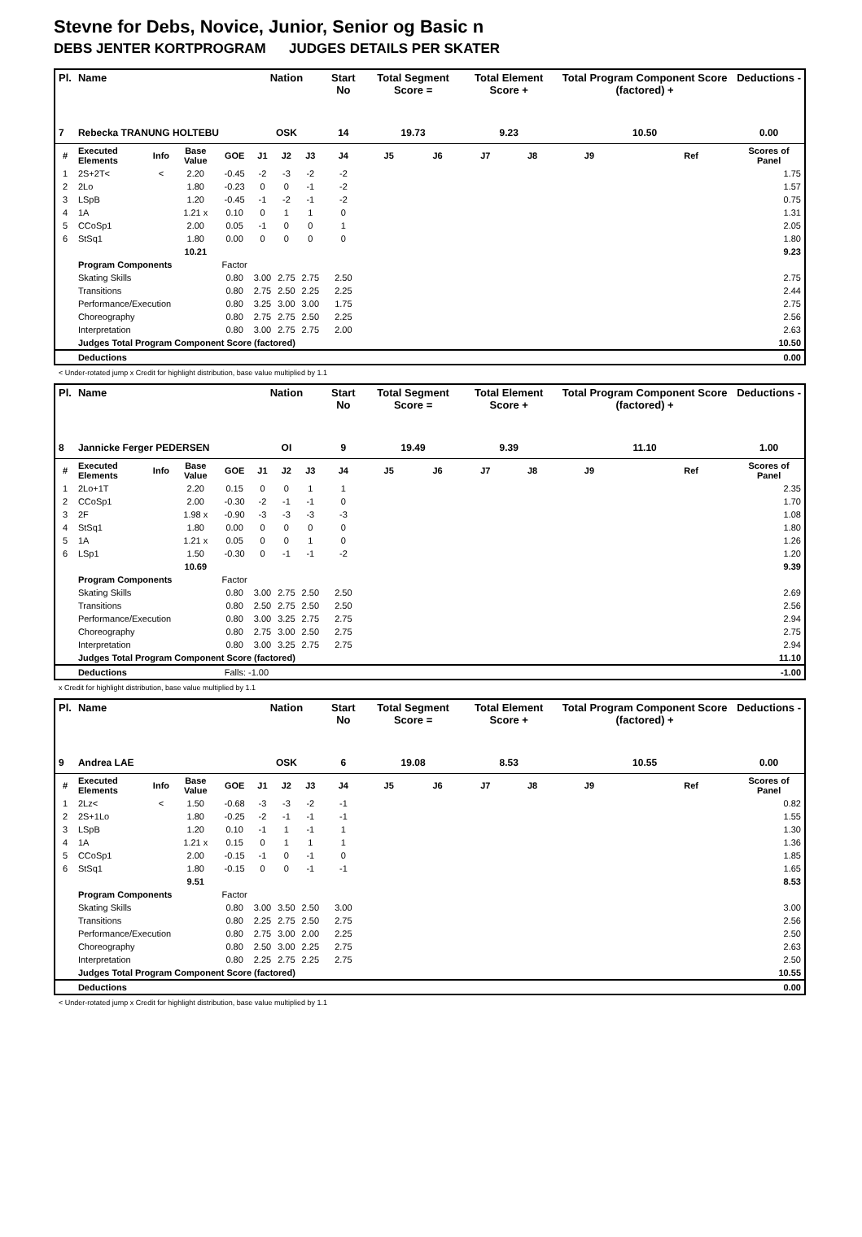Stevne for Debs, Novice, Junior, Senior og Basic n
DEBS JENTER KORTPROGRAM JUDGES DETAILS PER SKATER
| Pl. | Name | | | | Nation | | | Start No | Total Segment Score = | | Total Element Score + | | Total Program Component Score (factored) + | | | Deductions - |
| --- | --- | --- | --- | --- | --- | --- | --- | --- | --- | --- | --- | --- | --- | --- | --- | --- |
| 7 | Rebecka TRANUNG HOLTEBU | | | | OSK | | | 14 | 19.73 | | 9.23 | | 10.50 | | | 0.00 |
| # | Executed Elements | Info | Base Value | GOE | J1 | J2 | J3 | J4 | J5 | J6 | J7 | J8 | J9 | | Ref | Scores of Panel |
| 1 | 2S+2T< | < | 2.20 | -0.45 | -2 | -3 | -2 | -2 | | | | | | | | 1.75 |
| 2 | 2Lo | | 1.80 | -0.23 | 0 | 0 | -1 | -2 | | | | | | | | 1.57 |
| 3 | LSpB | | 1.20 | -0.45 | -1 | -2 | -1 | -2 | | | | | | | | 0.75 |
| 4 | 1A | | 1.21 x | 0.10 | 0 | 1 | 1 | 0 | | | | | | | | 1.31 |
| 5 | CCoSp1 | | 2.00 | 0.05 | -1 | 0 | 0 | 1 | | | | | | | | 2.05 |
| 6 | StSq1 | | 1.80 | 0.00 | 0 | 0 | 0 | 0 | | | | | | | | 1.80 |
| | | | 10.21 | | | | | | | | | | | | | 9.23 |
| | Program Components | | | Factor | | | | | | | | | | | | |
| | Skating Skills | | | 0.80 | 3.00 | 2.75 | 2.75 | 2.50 | | | | | | | | 2.75 |
| | Transitions | | | 0.80 | 2.75 | 2.50 | 2.25 | 2.25 | | | | | | | | 2.44 |
| | Performance/Execution | | | 0.80 | 3.25 | 3.00 | 3.00 | 1.75 | | | | | | | | 2.75 |
| | Choreography | | | 0.80 | 2.75 | 2.75 | 2.50 | 2.25 | | | | | | | | 2.56 |
| | Interpretation | | | 0.80 | 3.00 | 2.75 | 2.75 | 2.00 | | | | | | | | 2.63 |
| | Judges Total Program Component Score (factored) | | | | | | | | | | | | | | | 10.50 |
| | Deductions | | | | | | | | | | | | | | | 0.00 |
< Under-rotated jump x Credit for highlight distribution, base value multiplied by 1.1
| Pl. | Name | | | | Nation | | | Start No | Total Segment Score = | | Total Element Score + | | Total Program Component Score (factored) + | | | Deductions - |
| --- | --- | --- | --- | --- | --- | --- | --- | --- | --- | --- | --- | --- | --- | --- | --- | --- |
| 8 | Jannicke Ferger PEDERSEN | | | | OI | | | 9 | 19.49 | | 9.39 | | 11.10 | | | 1.00 |
| # | Executed Elements | Info | Base Value | GOE | J1 | J2 | J3 | J4 | J5 | J6 | J7 | J8 | J9 | | Ref | Scores of Panel |
| 1 | 2Lo+1T | | 2.20 | 0.15 | 0 | 0 | 1 | 1 | | | | | | | | 2.35 |
| 2 | CCoSp1 | | 2.00 | -0.30 | -2 | -1 | -1 | 0 | | | | | | | | 1.70 |
| 3 | 2F | | 1.98 x | -0.90 | -3 | -3 | -3 | -3 | | | | | | | | 1.08 |
| 4 | StSq1 | | 1.80 | 0.00 | 0 | 0 | 0 | 0 | | | | | | | | 1.80 |
| 5 | 1A | | 1.21 x | 0.05 | 0 | 0 | 1 | 0 | | | | | | | | 1.26 |
| 6 | LSp1 | | 1.50 | -0.30 | 0 | -1 | -1 | -2 | | | | | | | | 1.20 |
| | | | 10.69 | | | | | | | | | | | | | 9.39 |
| | Program Components | | | Factor | | | | | | | | | | | | |
| | Skating Skills | | | 0.80 | 3.00 | 2.75 | 2.50 | 2.50 | | | | | | | | 2.69 |
| | Transitions | | | 0.80 | 2.50 | 2.75 | 2.50 | 2.50 | | | | | | | | 2.56 |
| | Performance/Execution | | | 0.80 | 3.00 | 3.25 | 2.75 | 2.75 | | | | | | | | 2.94 |
| | Choreography | | | 0.80 | 2.75 | 3.00 | 2.50 | 2.75 | | | | | | | | 2.75 |
| | Interpretation | | | 0.80 | 3.00 | 3.25 | 2.75 | 2.75 | | | | | | | | 2.94 |
| | Judges Total Program Component Score (factored) | | | | | | | | | | | | | | | 11.10 |
| | Deductions | | | Falls: -1.00 | | | | | | | | | | | | -1.00 |
x Credit for highlight distribution, base value multiplied by 1.1
| Pl. | Name | | | | Nation | | | Start No | Total Segment Score = | | Total Element Score + | | Total Program Component Score (factored) + | | | Deductions - |
| --- | --- | --- | --- | --- | --- | --- | --- | --- | --- | --- | --- | --- | --- | --- | --- | --- |
| 9 | Andrea LAE | | | | OSK | | | 6 | 19.08 | | 8.53 | | 10.55 | | | 0.00 |
| # | Executed Elements | Info | Base Value | GOE | J1 | J2 | J3 | J4 | J5 | J6 | J7 | J8 | J9 | | Ref | Scores of Panel |
| 1 | 2Lz< | < | 1.50 | -0.68 | -3 | -3 | -2 | -1 | | | | | | | | 0.82 |
| 2 | 2S+1Lo | | 1.80 | -0.25 | -2 | -1 | -1 | -1 | | | | | | | | 1.55 |
| 3 | LSpB | | 1.20 | 0.10 | -1 | 1 | -1 | 1 | | | | | | | | 1.30 |
| 4 | 1A | | 1.21 x | 0.15 | 0 | 1 | 1 | 1 | | | | | | | | 1.36 |
| 5 | CCoSp1 | | 2.00 | -0.15 | -1 | 0 | -1 | 0 | | | | | | | | 1.85 |
| 6 | StSq1 | | 1.80 | -0.15 | 0 | 0 | -1 | -1 | | | | | | | | 1.65 |
| | | | 9.51 | | | | | | | | | | | | | 8.53 |
| | Program Components | | | Factor | | | | | | | | | | | | |
| | Skating Skills | | | 0.80 | 3.00 | 3.50 | 2.50 | 3.00 | | | | | | | | 3.00 |
| | Transitions | | | 0.80 | 2.25 | 2.75 | 2.50 | 2.75 | | | | | | | | 2.56 |
| | Performance/Execution | | | 0.80 | 2.75 | 3.00 | 2.00 | 2.25 | | | | | | | | 2.50 |
| | Choreography | | | 0.80 | 2.50 | 3.00 | 2.25 | 2.75 | | | | | | | | 2.63 |
| | Interpretation | | | 0.80 | 2.25 | 2.75 | 2.25 | 2.75 | | | | | | | | 2.50 |
| | Judges Total Program Component Score (factored) | | | | | | | | | | | | | | | 10.55 |
| | Deductions | | | | | | | | | | | | | | | 0.00 |
< Under-rotated jump x Credit for highlight distribution, base value multiplied by 1.1